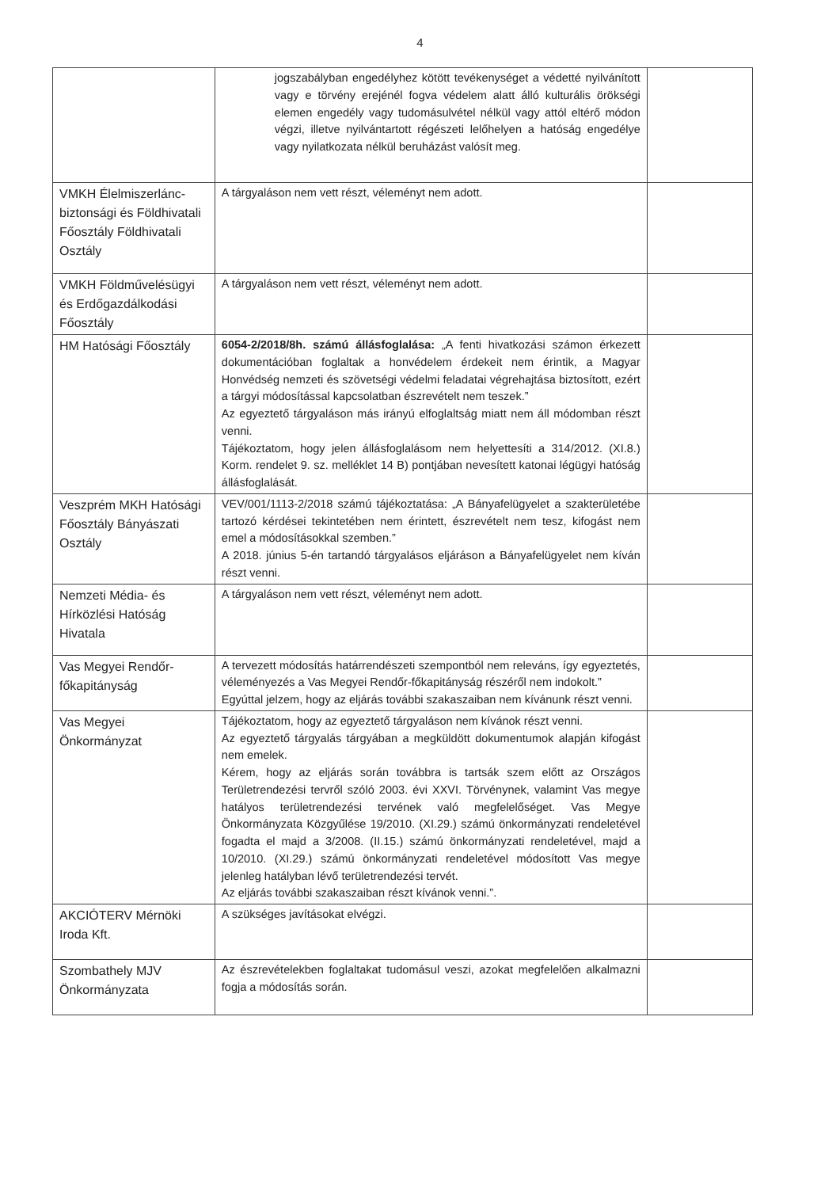4
| | jogszabályban engedélyhez kötött tevékenységet a védetté nyilvánított vagy e törvény erejénél fogva védelem alatt álló kulturális örökségi elemen engedély vagy tudomásulvétel nélkül vagy attól eltérő módon végzi, illetve nyilvántartott régészeti lelőhelyen a hatóság engedélye vagy nyilatkozata nélkül beruházást valósít meg. | |
| VMKH Élelmiszerlánc-biztonsági és Földhivatali Főosztály Földhivatali Osztály | A tárgyaláson nem vett részt, véleményt nem adott. | |
| VMKH Földművelésügyi és Erdőgazdálkodási Főosztály | A tárgyaláson nem vett részt, véleményt nem adott. | |
| HM Hatósági Főosztály | 6054-2/2018/8h. számú állásfoglalása: „A fenti hivatkozási számon érkezett dokumentációban foglaltak a honvédelem érdekeit nem érintik, a Magyar Honvédség nemzeti és szövetségi védelmi feladatai végrehajtása biztosított, ezért a tárgyi módosítással kapcsolatban észrevételt nem teszek.” Az egyeztető tárgyaláson más irányú elfoglaltság miatt nem áll módomban részt venni. Tájékoztatom, hogy jelen állásfoglalásom nem helyettesíti a 314/2012. (XI.8.) Korm. rendelet 9. sz. melléklet 14 B) pontjában nevesített katonai légügyi hatóság állásfoglalását. | |
| Veszprém MKH Hatósági Főosztály Bányászati Osztály | VEV/001/1113-2/2018 számú tájékoztatása: „A Bányafelügyelet a szakterületébe tartozó kérdései tekintetében nem érintett, észrevételt nem tesz, kifogást nem emel a módosításokkal szemben.” A 2018. június 5-én tartandó tárgyalásos eljáráson a Bányafelügyelet nem kíván részt venni. | |
| Nemzeti Média- és Hírközlési Hatóság Hivatala | A tárgyaláson nem vett részt, véleményt nem adott. | |
| Vas Megyei Rendőr-főkapitányság | A tervezett módosítás határrendészeti szempontból nem releváns, így egyeztetés, véleményezés a Vas Megyei Rendőr-főkapitányság részéről nem indokolt.” Egyúttal jelzem, hogy az eljárás további szakaszaiban nem kívánunk részt venni. | |
| Vas Megyei Önkormányzat | Tájékoztatom, hogy az egyeztető tárgyaláson nem kívánok részt venni. Az egyeztető tárgyalás tárgyában a megküldött dokumentumok alapján kifogást nem emelek. Kérem, hogy az eljárás során továbbra is tartsák szem előtt az Országos Területrendezési tervről szóló 2003. évi XXVI. Törvénynek, valamint Vas megye hatályos területrendezési tervének való megfelelőséget. Vas Megye Önkormányzata Közgyűlése 19/2010. (XI.29.) számú önkormányzati rendeletével fogadta el majd a 3/2008. (II.15.) számú önkormányzati rendeletével, majd a 10/2010. (XI.29.) számú önkormányzati rendeletével módosított Vas megye jelenleg hatályban lévő területrendezési tervét. Az eljárás további szakaszaiban részt kívánok venni.”. | |
| AKCIÓTERV Mérnöki Iroda Kft. | A szükséges javításokat elvégzi. | |
| Szombathely MJV Önkormányzata | Az észrevételekben foglaltakat tudomásul veszi, azokat megfelelően alkalmazni fogja a módosítás során. | |